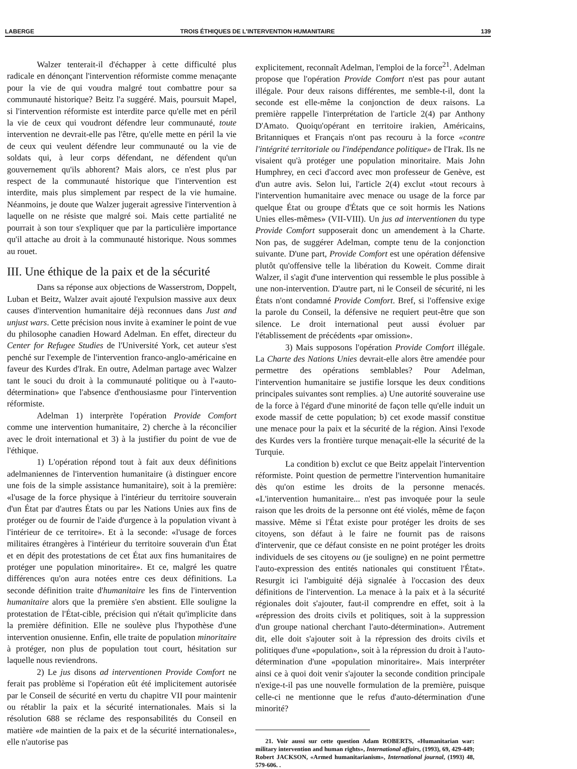LABERGE TROIS ÉTHIQUES DE L'INTERVENTION HUMANITAIRE 139
Walzer tenterait-il d'échapper à cette difficulté plus radicale en dénonçant l'intervention réformiste comme menaçante pour la vie de qui voudra malgré tout combattre pour sa communauté historique? Beitz l'a suggéré. Mais, poursuit Mapel, si l'intervention réformiste est interdite parce qu'elle met en péril la vie de ceux qui voudront défendre leur communauté, toute intervention ne devrait-elle pas l'être, qu'elle mette en péril la vie de ceux qui veulent défendre leur communauté ou la vie de soldats qui, à leur corps défendant, ne défendent qu'un gouvernement qu'ils abhorent? Mais alors, ce n'est plus par respect de la communauté historique que l'intervention est interdite, mais plus simplement par respect de la vie humaine. Néanmoins, je doute que Walzer jugerait agressive l'intervention à laquelle on ne résiste que malgré soi. Mais cette partialité ne pourrait à son tour s'expliquer que par la particulière importance qu'il attache au droit à la communauté historique. Nous sommes au rouet.
III. Une éthique de la paix et de la sécurité
Dans sa réponse aux objections de Wasserstrom, Doppelt, Luban et Beitz, Walzer avait ajouté l'expulsion massive aux deux causes d'intervention humanitaire déjà reconnues dans Just and unjust wars. Cette précision nous invite à examiner le point de vue du philosophe canadien Howard Adelman. En effet, directeur du Center for Refugee Studies de l'Université York, cet auteur s'est penché sur l'exemple de l'intervention franco-anglo-américaine en faveur des Kurdes d'Irak. En outre, Adelman partage avec Walzer tant le souci du droit à la communauté politique ou à l'«auto-détermination» que l'absence d'enthousiasme pour l'intervention réformiste.
Adelman 1) interprète l'opération Provide Comfort comme une intervention humanitaire, 2) cherche à la réconcilier avec le droit international et 3) à la justifier du point de vue de l'éthique.
1) L'opération répond tout à fait aux deux définitions adelmaniennes de l'intervention humanitaire (à distinguer encore une fois de la simple assistance humanitaire), soit à la première: «l'usage de la force physique à l'intérieur du territoire souverain d'un État par d'autres États ou par les Nations Unies aux fins de protéger ou de fournir de l'aide d'urgence à la population vivant à l'intérieur de ce territoire». Et à la seconde: «l'usage de forces militaires étrangères à l'intérieur du territoire souverain d'un État et en dépit des protestations de cet État aux fins humanitaires de protéger une population minoritaire». Et ce, malgré les quatre différences qu'on aura notées entre ces deux définitions. La seconde définition traite d'humanitaire les fins de l'intervention humanitaire alors que la première s'en abstient. Elle souligne la protestation de l'État-cible, précision qui n'était qu'implicite dans la première définition. Elle ne soulève plus l'hypothèse d'une intervention onusienne. Enfin, elle traite de population minoritaire à protéger, non plus de population tout court, hésitation sur laquelle nous reviendrons.
2) Le jus disons ad interventionen Provide Comfort ne ferait pas problème si l'opération eût été implicitement autorisée par le Conseil de sécurité en vertu du chapitre VII pour maintenir ou rétablir la paix et la sécurité internationales. Mais si la résolution 688 se réclame des responsabilités du Conseil en matière «de maintien de la paix et de la sécurité internationales», elle n'autorise pas
explicitement, reconnaît Adelman, l'emploi de la force<sup>21</sup>. Adelman propose que l'opération Provide Comfort n'est pas pour autant illégale. Pour deux raisons différentes, me semble-t-il, dont la seconde est elle-même la conjonction de deux raisons. La première rappelle l'interprétation de l'article 2(4) par Anthony D'Amato. Quoiqu'opérant en territoire irakien, Américains, Britanniques et Français n'ont pas recouru à la force «contre l'intégrité territoriale ou l'indépendance politique» de l'Irak. Ils ne visaient qu'à protéger une population minoritaire. Mais John Humphrey, en ceci d'accord avec mon professeur de Genève, est d'un autre avis. Selon lui, l'article 2(4) exclut «tout recours à l'intervention humanitaire avec menace ou usage de la force par quelque État ou groupe d'États que ce soit hormis les Nations Unies elles-mêmes» (VII-VIII). Un jus ad interventionen du type Provide Comfort supposerait donc un amendement à la Charte. Non pas, de suggérer Adelman, compte tenu de la conjonction suivante. D'une part, Provide Comfort est une opération défensive plutôt qu'offensive telle la libération du Koweit. Comme dirait Walzer, il s'agit d'une intervention qui ressemble le plus possible à une non-intervention. D'autre part, ni le Conseil de sécurité, ni les États n'ont condamné Provide Comfort. Bref, si l'offensive exige la parole du Conseil, la défensive ne requiert peut-être que son silence. Le droit international peut aussi évoluer par l'établissement de précédents «par omission».
3) Mais supposons l'opération Provide Comfort illégale. La Charte des Nations Unies devrait-elle alors être amendée pour permettre des opérations semblables? Pour Adelman, l'intervention humanitaire se justifie lorsque les deux conditions principales suivantes sont remplies. a) Une autorité souveraine use de la force à l'égard d'une minorité de façon telle qu'elle induit un exode massif de cette population; b) cet exode massif constitue une menace pour la paix et la sécurité de la région. Ainsi l'exode des Kurdes vers la frontière turque menaçait-elle la sécurité de la Turquie.
La condition b) exclut ce que Beitz appelait l'intervention réformiste. Point question de permettre l'intervention humanitaire dès qu'on estime les droits de la personne menacés. «L'intervention humanitaire... n'est pas invoquée pour la seule raison que les droits de la personne ont été violés, même de façon massive. Même si l'État existe pour protéger les droits de ses citoyens, son défaut à le faire ne fournit pas de raisons d'intervenir, que ce défaut consiste en ne point protéger les droits individuels de ses citoyens ou (je souligne) en ne point permettre l'auto-expression des entités nationales qui constituent l'État». Resurgit ici l'ambiguité déjà signalée à l'occasion des deux définitions de l'intervention. La menace à la paix et à la sécurité régionales doit s'ajouter, faut-il comprendre en effet, soit à la «répression des droits civils et politiques, soit à la suppression d'un groupe national cherchant l'auto-détermination». Autrement dit, elle doit s'ajouter soit à la répression des droits civils et politiques d'une «population», soit à la répression du droit à l'auto-détermination d'une «population minoritaire». Mais interpréter ainsi ce à quoi doit venir s'ajouter la seconde condition principale n'exige-t-il pas une nouvelle formulation de la première, puisque celle-ci ne mentionne que le refus d'auto-détermination d'une minorité?
21. Voir aussi sur cette question Adam ROBERTS, «Humanitarian war: military intervention and human rights», International affairs, (1993), 69, 429-449; Robert JACKSON, «Armed humanitarianism», International journal, (1993) 48, 579-606. .